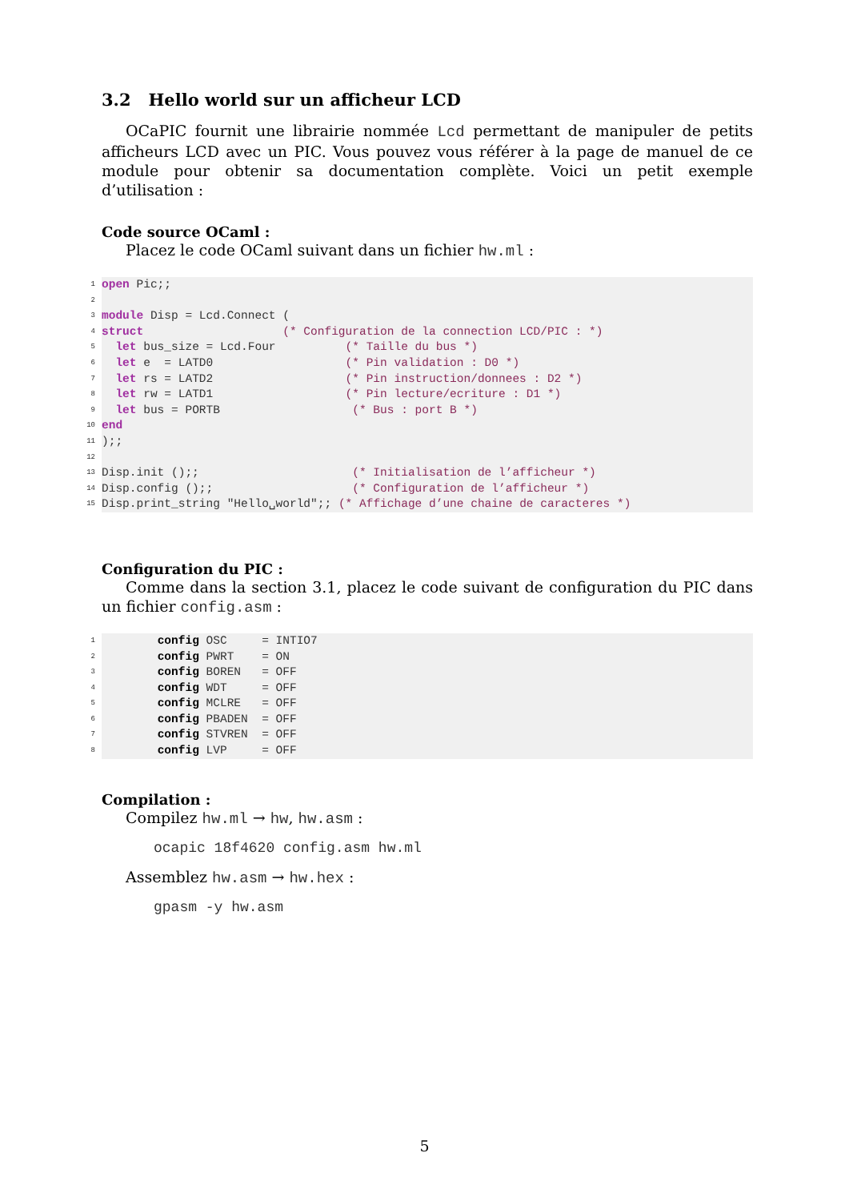3.2 Hello world sur un afficheur LCD
OCaPIC fournit une librairie nommée Lcd permettant de manipuler de petits afficheurs LCD avec un PIC. Vous pouvez vous référer à la page de manuel de ce module pour obtenir sa documentation complète. Voici un petit exemple d’utilisation :
Code source OCaml :
Placez le code OCaml suivant dans un fichier hw.ml :
1
2
3
4
5
6
7
8
9
10
11
12
13
14
15
open Pic;;

module Disp = Lcd.Connect (
struct                    (* Configuration de la connection LCD/PIC : *)
  let bus_size = Lcd.Four          (* Taille du bus *)
  let e  = LATD0                   (* Pin validation : D0 *)
  let rs = LATD2                   (* Pin instruction/donnees : D2 *)
  let rw = LATD1                   (* Pin lecture/ecriture : D1 *)
  let bus = PORTB                   (* Bus : port B *)
end
);;

Disp.init ();;                      (* Initialisation de l’afficheur *)
Disp.config ();;                    (* Configuration de l’afficheur *)
Disp.print_string "Hello␣world";; (* Affichage d’une chaine de caracteres *)
Configuration du PIC :
Comme dans la section 3.1, placez le code suivant de configuration du PIC dans un fichier config.asm :
1
2
3
4
5
6
7
8
        config OSC     = INTIO7
        config PWRT    = ON
        config BOREN   = OFF
        config WDT     = OFF
        config MCLRE   = OFF
        config PBADEN  = OFF
        config STVREN  = OFF
        config LVP     = OFF
Compilation :
Compilez hw.ml → hw, hw.asm :
ocapic 18f4620 config.asm hw.ml
Assemblez hw.asm → hw.hex :
gpasm -y hw.asm
5